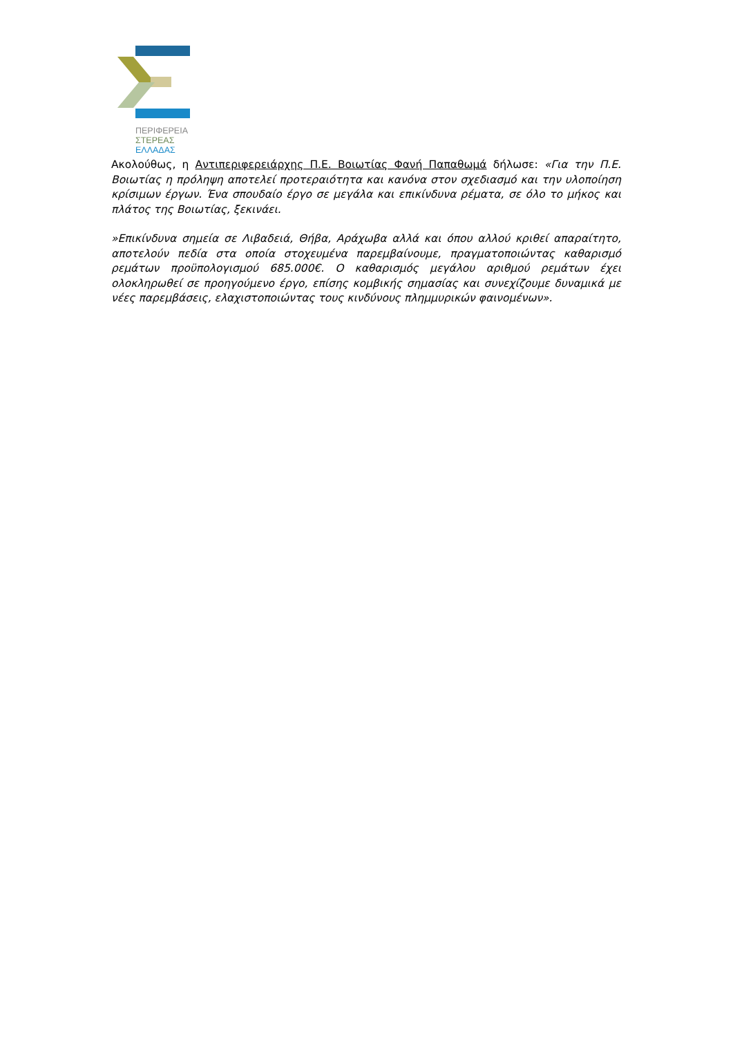ΠΕΡΙΦΕΡΕΙΑ
ΣΤΕΡΕΑΣ
ΕΛΛΑΔΑΣ
Ακολούθως, η Αντιπεριφερειάρχης Π.Ε. Βοιωτίας Φανή Παπαθωμά δήλωσε: «Για την Π.Ε. Βοιωτίας η πρόληψη αποτελεί προτεραιότητα και κανόνα στον σχεδιασμό και την υλοποίηση κρίσιμων έργων. Ένα σπουδαίο έργο σε μεγάλα και επικίνδυνα ρέματα, σε όλο το μήκος και πλάτος της Βοιωτίας, ξεκινάει.
»Επικίνδυνα σημεία σε Λιβαδειά, Θήβα, Αράχωβα αλλά και όπου αλλού κριθεί απαραίτητο, αποτελούν πεδία στα οποία στοχευμένα παρεμβαίνουμε, πραγματοποιώντας καθαρισμό ρεμάτων προϋπολογισμού 685.000€. Ο καθαρισμός μεγάλου αριθμού ρεμάτων έχει ολοκληρωθεί σε προηγούμενο έργο, επίσης κομβικής σημασίας και συνεχίζουμε δυναμικά με νέες παρεμβάσεις, ελαχιστοποιώντας τους κινδύνους πλημμυρικών φαινομένων».